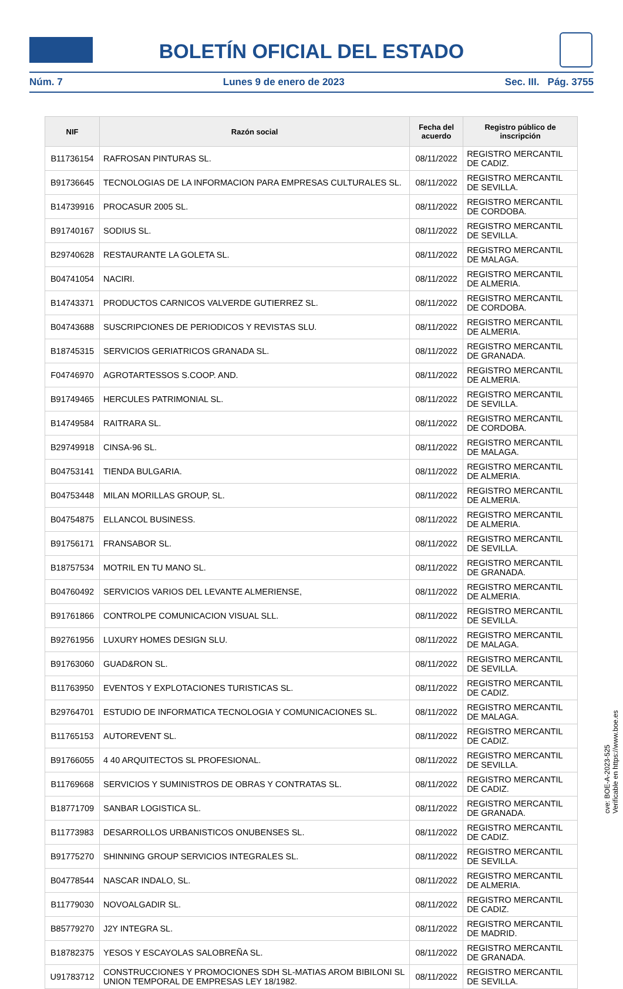BOLETÍN OFICIAL DEL ESTADO
Núm. 7 Lunes 9 de enero de 2023 Sec. III. Pág. 3755
| NIF | Razón social | Fecha del acuerdo | Registro público de inscripción |
| --- | --- | --- | --- |
| B11736154 | RAFROSAN PINTURAS SL. | 08/11/2022 | REGISTRO MERCANTIL DE CADIZ. |
| B91736645 | TECNOLOGIAS DE LA INFORMACION PARA EMPRESAS CULTURALES SL. | 08/11/2022 | REGISTRO MERCANTIL DE SEVILLA. |
| B14739916 | PROCASUR 2005 SL. | 08/11/2022 | REGISTRO MERCANTIL DE CORDOBA. |
| B91740167 | SODIUS SL. | 08/11/2022 | REGISTRO MERCANTIL DE SEVILLA. |
| B29740628 | RESTAURANTE LA GOLETA SL. | 08/11/2022 | REGISTRO MERCANTIL DE MALAGA. |
| B04741054 | NACIRI. | 08/11/2022 | REGISTRO MERCANTIL DE ALMERIA. |
| B14743371 | PRODUCTOS CARNICOS VALVERDE GUTIERREZ SL. | 08/11/2022 | REGISTRO MERCANTIL DE CORDOBA. |
| B04743688 | SUSCRIPCIONES DE PERIODICOS Y REVISTAS SLU. | 08/11/2022 | REGISTRO MERCANTIL DE ALMERIA. |
| B18745315 | SERVICIOS GERIATRICOS GRANADA SL. | 08/11/2022 | REGISTRO MERCANTIL DE GRANADA. |
| F04746970 | AGROTARTESSOS S.COOP. AND. | 08/11/2022 | REGISTRO MERCANTIL DE ALMERIA. |
| B91749465 | HERCULES PATRIMONIAL SL. | 08/11/2022 | REGISTRO MERCANTIL DE SEVILLA. |
| B14749584 | RAITRARA SL. | 08/11/2022 | REGISTRO MERCANTIL DE CORDOBA. |
| B29749918 | CINSA-96 SL. | 08/11/2022 | REGISTRO MERCANTIL DE MALAGA. |
| B04753141 | TIENDA BULGARIA. | 08/11/2022 | REGISTRO MERCANTIL DE ALMERIA. |
| B04753448 | MILAN MORILLAS GROUP, SL. | 08/11/2022 | REGISTRO MERCANTIL DE ALMERIA. |
| B04754875 | ELLANCOL BUSINESS. | 08/11/2022 | REGISTRO MERCANTIL DE ALMERIA. |
| B91756171 | FRANSABOR SL. | 08/11/2022 | REGISTRO MERCANTIL DE SEVILLA. |
| B18757534 | MOTRIL EN TU MANO SL. | 08/11/2022 | REGISTRO MERCANTIL DE GRANADA. |
| B04760492 | SERVICIOS VARIOS DEL LEVANTE ALMERIENSE, | 08/11/2022 | REGISTRO MERCANTIL DE ALMERIA. |
| B91761866 | CONTROLPE COMUNICACION VISUAL SLL. | 08/11/2022 | REGISTRO MERCANTIL DE SEVILLA. |
| B92761956 | LUXURY HOMES DESIGN SLU. | 08/11/2022 | REGISTRO MERCANTIL DE MALAGA. |
| B91763060 | GUAD&RON SL. | 08/11/2022 | REGISTRO MERCANTIL DE SEVILLA. |
| B11763950 | EVENTOS Y EXPLOTACIONES TURISTICAS SL. | 08/11/2022 | REGISTRO MERCANTIL DE CADIZ. |
| B29764701 | ESTUDIO DE INFORMATICA TECNOLOGIA Y COMUNICACIONES SL. | 08/11/2022 | REGISTRO MERCANTIL DE MALAGA. |
| B11765153 | AUTOREVENT SL. | 08/11/2022 | REGISTRO MERCANTIL DE CADIZ. |
| B91766055 | 4 40 ARQUITECTOS SL PROFESIONAL. | 08/11/2022 | REGISTRO MERCANTIL DE SEVILLA. |
| B11769668 | SERVICIOS Y SUMINISTROS DE OBRAS Y CONTRATAS SL. | 08/11/2022 | REGISTRO MERCANTIL DE CADIZ. |
| B18771709 | SANBAR LOGISTICA SL. | 08/11/2022 | REGISTRO MERCANTIL DE GRANADA. |
| B11773983 | DESARROLLOS URBANISTICOS ONUBENSES SL. | 08/11/2022 | REGISTRO MERCANTIL DE CADIZ. |
| B91775270 | SHINNING GROUP SERVICIOS INTEGRALES SL. | 08/11/2022 | REGISTRO MERCANTIL DE SEVILLA. |
| B04778544 | NASCAR INDALO, SL. | 08/11/2022 | REGISTRO MERCANTIL DE ALMERIA. |
| B11779030 | NOVOALGADIR SL. | 08/11/2022 | REGISTRO MERCANTIL DE CADIZ. |
| B85779270 | J2Y INTEGRA SL. | 08/11/2022 | REGISTRO MERCANTIL DE MADRID. |
| B18782375 | YESOS Y ESCAYOLAS SALOBREÑA SL. | 08/11/2022 | REGISTRO MERCANTIL DE GRANADA. |
| U91783712 | CONSTRUCCIONES Y PROMOCIONES SDH SL-MATIAS AROM BIBILONI SL UNION TEMPORAL DE EMPRESAS LEY 18/1982. | 08/11/2022 | REGISTRO MERCANTIL DE SEVILLA. |
cve: BOE-A-2023-525
Verificable en https://www.boe.es